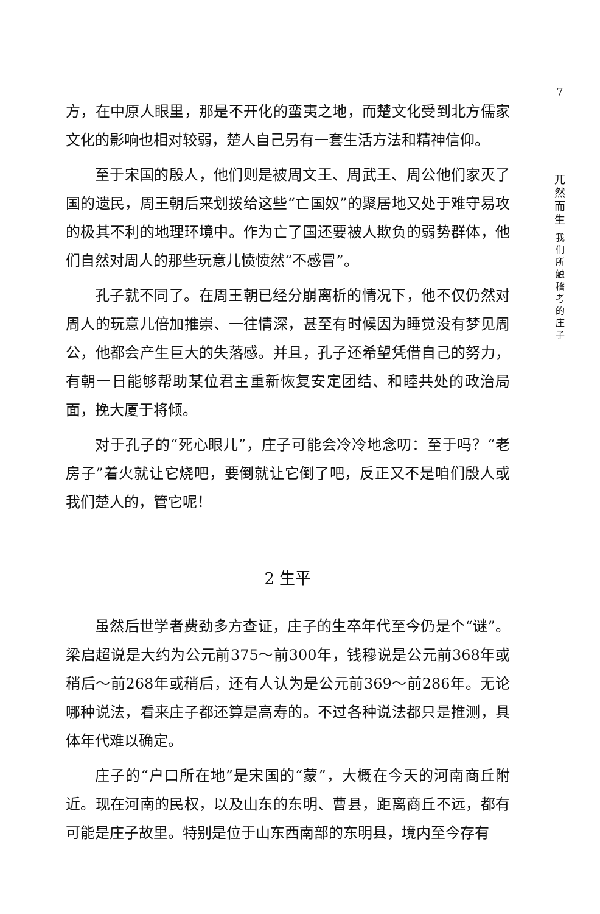方，在中原人眼里，那是不开化的蛮夷之地，而楚文化受到北方儒家文化的影响也相对较弱，楚人自己另有一套生活方法和精神信仰。
至于宋国的殷人，他们则是被周文王、周武王、周公他们家灭了国的遗民，周王朝后来划拨给这些“亡国奴”的聚居地又处于难守易攻的极其不利的地理环境中。作为亡了国还要被人欺负的弱势群体，他们自然对周人的那些玩意儿愤愤然“不感冒”。
孔子就不同了。在周王朝已经分崩离析的情况下，他不仅仍然对周人的玩意儿倍加推崇、一往情深，甚至有时候因为睡觉没有梦见周公，他都会产生巨大的失落感。并且，孔子还希望凭借自己的努力，有朝一日能够帮助某位君主重新恢复安定团结、和睦共处的政治局面，挽大厦于将倾。
对于孔子的“死心眼儿”，庄子可能会冷冷地念叨：至于吗？“老房子”着火就让它烧吧，要倒就让它倒了吧，反正又不是咱们殷人或我们楚人的，管它呢！
2 生平
虽然后世学者费劲多方查证，庄子的生卒年代至今仍是个“谜”。梁启超说是大约为公元前375～前300年，钱穆说是公元前368年或稍后～前268年或稍后，还有人认为是公元前369～前286年。无论哪种说法，看来庄子都还算是高寿的。不过各种说法都只是推测，具体年代难以确定。
庄子的“户口所在地”是宋国的“蒙”，大概在今天的河南商丘附近。现在河南的民权，以及山东的东明、曹县，距离商丘不远，都有可能是庄子故里。特别是位于山东西南部的东明县，境内至今存有
7
兀
然
而
生
我
们
所
触
稽
考
的
庄
子